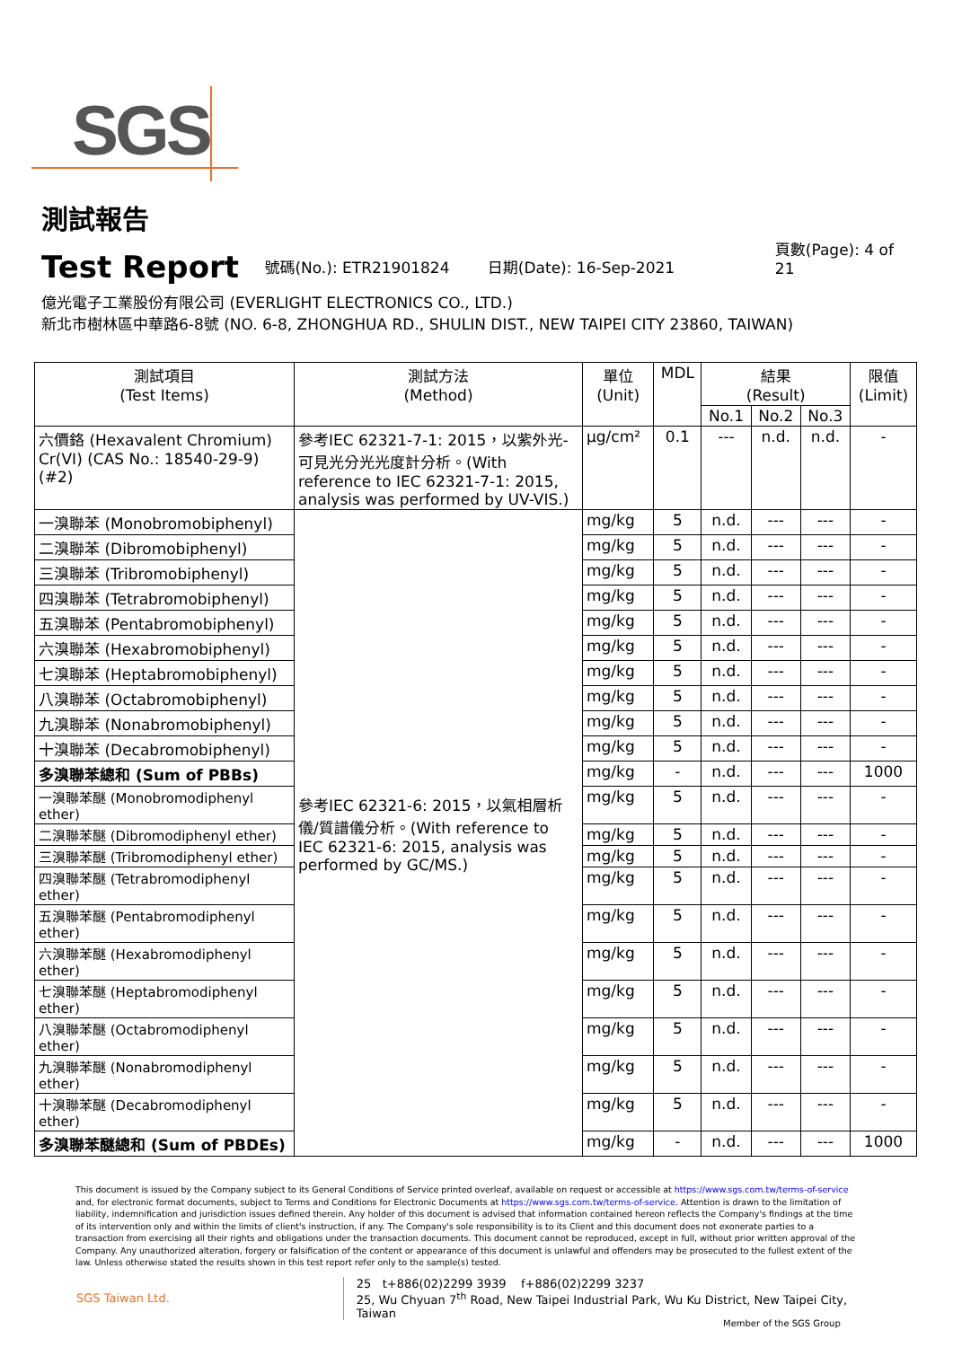SGS
測試報告
Test Report
號碼(No.): ETR21901824
日期(Date): 16-Sep-2021
頁數(Page): 4 of 21
億光電子工業股份有限公司 (EVERLIGHT ELECTRONICS CO., LTD.)
新北市樹林區中華路6-8號 (NO. 6-8, ZHONGHUA RD., SHULIN DIST., NEW TAIPEI CITY 23860, TAIWAN)
| 測試項目 (Test Items) | 測試方法 (Method) | 單位 (Unit) | MDL | 結果 (Result) | | | 限值 (Limit) |
| --- | --- | --- | --- | --- | --- | --- | --- |
| | | | | No.1 | No.2 | No.3 | |
| 六價鉻 (Hexavalent Chromium) Cr(VI) (CAS No.: 18540-29-9) (#2) | 參考IEC 62321-7-1: 2015，以紫外光-可見光分光光度計分析。(With reference to IEC 62321-7-1: 2015, analysis was performed by UV-VIS.) | μg/cm² | 0.1 | --- | n.d. | n.d. | - |
| 一溴聯苯 (Monobromobiphenyl) | 參考IEC 62321-6: 2015，以氣相層析儀/質譜儀分析。(With reference to IEC 62321-6: 2015, analysis was performed by GC/MS.) | mg/kg | 5 | n.d. | --- | --- | - |
| 二溴聯苯 (Dibromobiphenyl) | | mg/kg | 5 | n.d. | --- | --- | - |
| 三溴聯苯 (Tribromobiphenyl) | | mg/kg | 5 | n.d. | --- | --- | - |
| 四溴聯苯 (Tetrabromobiphenyl) | | mg/kg | 5 | n.d. | --- | --- | - |
| 五溴聯苯 (Pentabromobiphenyl) | | mg/kg | 5 | n.d. | --- | --- | - |
| 六溴聯苯 (Hexabromobiphenyl) | | mg/kg | 5 | n.d. | --- | --- | - |
| 七溴聯苯 (Heptabromobiphenyl) | | mg/kg | 5 | n.d. | --- | --- | - |
| 八溴聯苯 (Octabromobiphenyl) | | mg/kg | 5 | n.d. | --- | --- | - |
| 九溴聯苯 (Nonabromobiphenyl) | | mg/kg | 5 | n.d. | --- | --- | - |
| 十溴聯苯 (Decabromobiphenyl) | | mg/kg | 5 | n.d. | --- | --- | - |
| 多溴聯苯總和 (Sum of PBBs) | | mg/kg | - | n.d. | --- | --- | 1000 |
| 一溴聯苯醚 (Monobromodiphenyl ether) | | mg/kg | 5 | n.d. | --- | --- | - |
| 二溴聯苯醚 (Dibromodiphenyl ether) | | mg/kg | 5 | n.d. | --- | --- | - |
| 三溴聯苯醚 (Tribromodiphenyl ether) | | mg/kg | 5 | n.d. | --- | --- | - |
| 四溴聯苯醚 (Tetrabromodiphenyl ether) | | mg/kg | 5 | n.d. | --- | --- | - |
| 五溴聯苯醚 (Pentabromodiphenyl ether) | | mg/kg | 5 | n.d. | --- | --- | - |
| 六溴聯苯醚 (Hexabromodiphenyl ether) | | mg/kg | 5 | n.d. | --- | --- | - |
| 七溴聯苯醚 (Heptabromodiphenyl ether) | | mg/kg | 5 | n.d. | --- | --- | - |
| 八溴聯苯醚 (Octabromodiphenyl ether) | | mg/kg | 5 | n.d. | --- | --- | - |
| 九溴聯苯醚 (Nonabromodiphenyl ether) | | mg/kg | 5 | n.d. | --- | --- | - |
| 十溴聯苯醚 (Decabromodiphenyl ether) | | mg/kg | 5 | n.d. | --- | --- | - |
| 多溴聯苯醚總和 (Sum of PBDEs) | | mg/kg | - | n.d. | --- | --- | 1000 |
This document is issued by the Company subject to its General Conditions of Service printed overleaf, available on request or accessible at https://www.sgs.com.tw/terms-of-service and, for electronic format documents, subject to Terms and Conditions for Electronic Documents at https://www.sgs.com.tw/terms-of-service. Attention is drawn to the limitation of liability, indemnification and jurisdiction issues defined therein. Any holder of this document is advised that information contained hereon reflects the Company's findings at the time of its intervention only and within the limits of client's instruction, if any. The Company's sole responsibility is to its Client and this document does not exonerate parties to a transaction from exercising all their rights and obligations under the transaction documents. This document cannot be reproduced, except in full, without prior written approval of the Company. Any unauthorized alteration, forgery or falsification of the content or appearance of this document is unlawful and offenders may be prosecuted to the fullest extent of the law. Unless otherwise stated the results shown in this test report refer only to the sample(s) tested.
SGS Taiwan Ltd.
25 t+886(02)2299 3939 f+886(02)2299 3237
25, Wu Chyuan 7<sup>th</sup> Road, New Taipei Industrial Park, Wu Ku District, New Taipei City, Taiwan
Member of the SGS Group